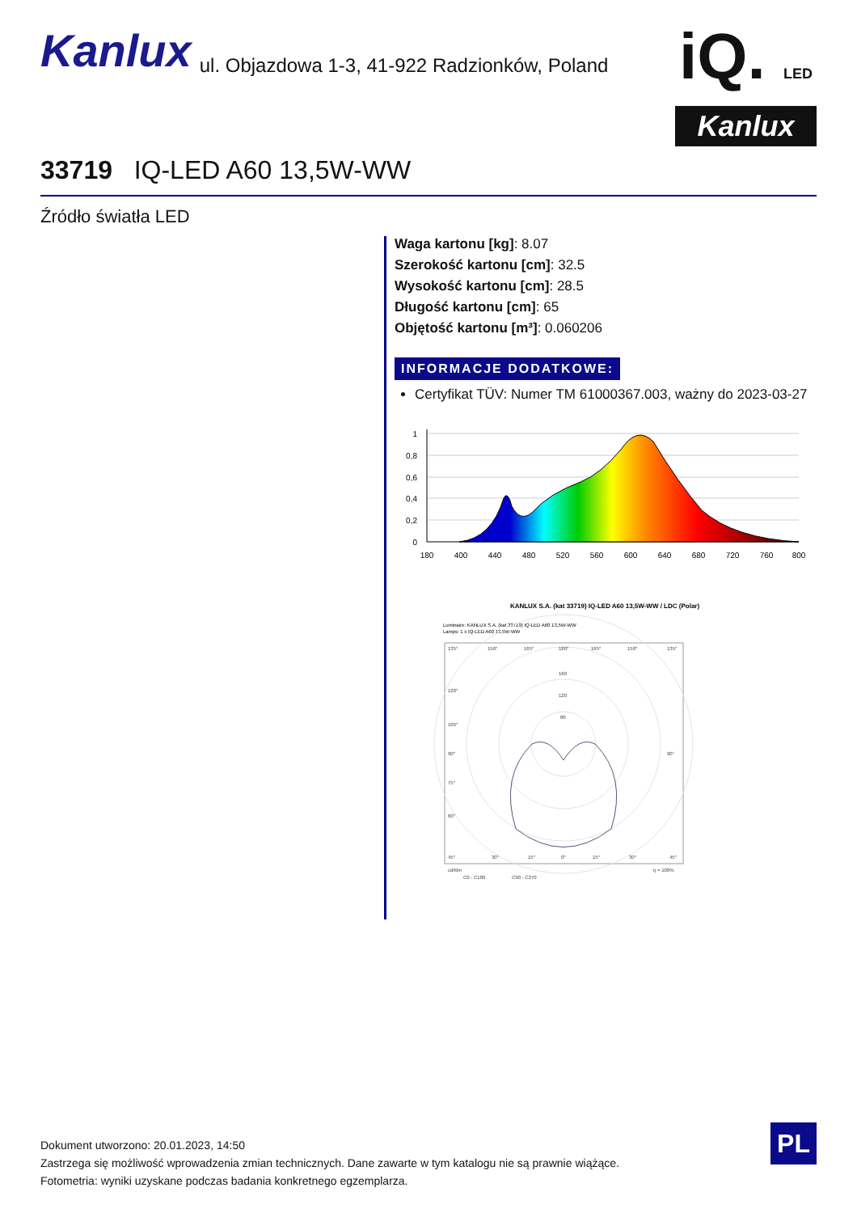Kanlux ul. Objazdowa 1-3, 41-922 Radzionków, Poland
iQ. LED
Kanlux
33719 IQ-LED A60 13,5W-WW
Źródło światła LED
Waga kartonu [kg]: 8.07
Szerokość kartonu [cm]: 32.5
Wysokość kartonu [cm]: 28.5
Długość kartonu [cm]: 65
Objętość kartonu [m³]: 0.060206
INFORMACJE DODATKOWE:
Certyfikat TÜV: Numer TM 61000367.003, ważny do 2023-03-27
1
0,8
0,6
0,4
0,2
0
180
400
440
480
520
560
600
640
680
720
760
800
KANLUX S.A. (kat 33719) IQ-LED A60 13,5W-WW / LDC (Polar)
Luminaire: KANLUX S.A. (kat 33719) IQ-LED A60 13,5W-WW
Lamps: 1 x IQ-LED A60 13,5W-WW
135°
150°
165°
180°
165°
150°
135°
160
120
80
120°
105°
90°
75°
60°
45°
30°
15°
0°
15°
30°
45°
90°
cd/klm
η = 100%
C0 - C180
C90 - C270
Dokument utworzono: 20.01.2023, 14:50
Zastrzega się możliwość wprowadzenia zmian technicznych. Dane zawarte w tym katalogu nie są prawnie wiążące.
Fotometria: wyniki uzyskane podczas badania konkretnego egzemplarza.
PL